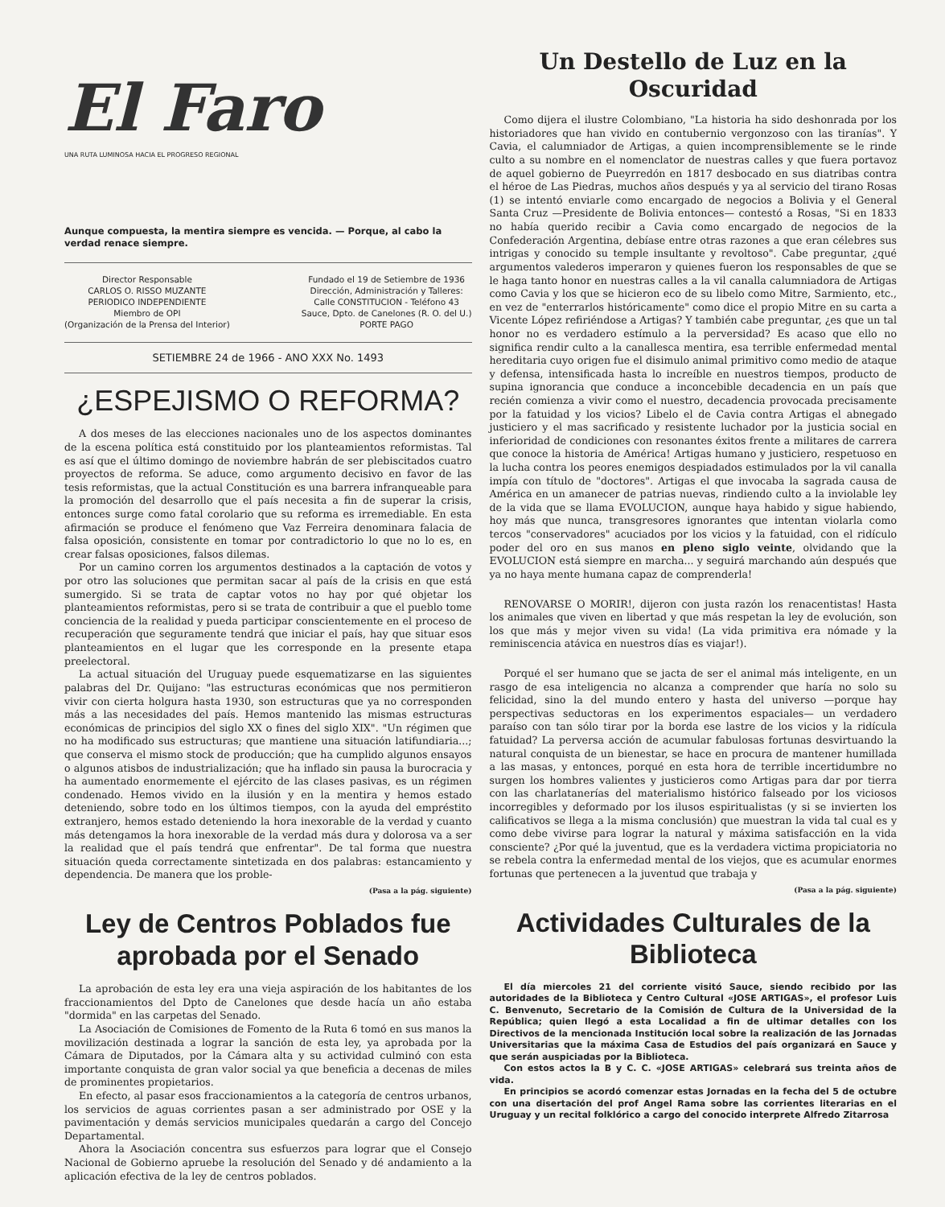El Faro
UNA RUTA LUMINOSA HACIA EL PROGRESO REGIONAL
Aunque compuesta, la mentira siempre es vencida. — Porque, al cabo la verdad renace siempre.
Director Responsable
CARLOS O. RISSO MUZANTE
PERIODICO INDEPENDIENTE
Miembro de OPI
(Organización de la Prensa del Interior)
Fundado el 19 de Setiembre de 1936
Dirección, Administración y Talleres:
Calle CONSTITUCION - Teléfono 43
Sauce, Dpto. de Canelones (R. O. del U.)
PORTE PAGO
SETIEMBRE 24 de 1966 - ANO XXX No. 1493
¿ESPEJISMO O REFORMA?
A dos meses de las elecciones nacionales uno de los aspectos dominantes de la escena política está constituido por los planteamientos reformistas. Tal es así que el último domingo de noviembre habrán de ser plebiscitados cuatro proyectos de reforma. Se aduce, como argumento decisivo en favor de las tesis reformistas, que la actual Constitución es una barrera infranqueable para la promoción del desarrollo que el país necesita a fin de superar la crisis, entonces surge como fatal corolario que su reforma es irremediable. En esta afirmación se produce el fenómeno que Vaz Ferreira denominara falacia de falsa oposición, consistente en tomar por contradictorio lo que no lo es, en crear falsas oposiciones, falsos dilemas.
Por un camino corren los argumentos destinados a la captación de votos y por otro las soluciones que permitan sacar al país de la crisis en que está sumergido. Si se trata de captar votos no hay por qué objetar los planteamientos reformistas, pero si se trata de contribuir a que el pueblo tome conciencia de la realidad y pueda participar conscientemente en el proceso de recuperación que seguramente tendrá que iniciar el país, hay que situar esos planteamientos en el lugar que les corresponde en la presente etapa preelectoral.
La actual situación del Uruguay puede esquematizarse en las siguientes palabras del Dr. Quijano: "las estructuras económicas que nos permitieron vivir con cierta holgura hasta 1930, son estructuras que ya no corresponden más a las necesidades del país. Hemos mantenido las mismas estructuras económicas de principios del siglo XX o fines del siglo XIX". "Un régimen que no ha modificado sus estructuras; que mantiene una situación latifundiaria...; que conserva el mismo stock de producción; que ha cumplido algunos ensayos o algunos atisbos de industrialización; que ha inflado sin pausa la burocracia y ha aumentado enormemente el ejército de las clases pasivas, es un régimen condenado. Hemos vivido en la ilusión y en la mentira y hemos estado deteniendo, sobre todo en los últimos tiempos, con la ayuda del empréstito extranjero, hemos estado deteniendo la hora inexorable de la verdad y cuanto más detengamos la hora inexorable de la verdad más dura y dolorosa va a ser la realidad que el país tendrá que enfrentar". De tal forma que nuestra situación queda correctamente sintetizada en dos palabras: estancamiento y dependencia. De manera que los proble-
(Pasa a la pág. siguiente)
Ley de Centros Poblados fue aprobada por el Senado
La aprobación de esta ley era una vieja aspiración de los habitantes de los fraccionamientos del Dpto de Canelones que desde hacía un año estaba "dormida" en las carpetas del Senado.
La Asociación de Comisiones de Fomento de la Ruta 6 tomó en sus manos la movilización destinada a lograr la sanción de esta ley, ya aprobada por la Cámara de Diputados, por la Cámara alta y su actividad culminó con esta importante conquista de gran valor social ya que beneficia a decenas de miles de prominentes propietarios.
En efecto, al pasar esos fraccionamientos a la categoría de centros urbanos, los servicios de aguas corrientes pasan a ser administrado por OSE y la pavimentación y demás servicios municipales quedarán a cargo del Concejo Departamental.
Ahora la Asociación concentra sus esfuerzos para lograr que el Consejo Nacional de Gobierno apruebe la resolución del Senado y dé andamiento a la aplicación efectiva de la ley de centros poblados.
Un Destello de Luz en la Oscuridad
Como dijera el ilustre Colombiano, "La historia ha sido deshonrada por los historiadores que han vivido en contubernio vergonzoso con las tiranías". Y Cavia, el calumniador de Artigas, a quien incomprensiblemente se le rinde culto a su nombre en el nomenclator de nuestras calles y que fuera portavoz de aquel gobierno de Pueyrredón en 1817 desbocado en sus diatribas contra el héroe de Las Piedras, muchos años después y ya al servicio del tirano Rosas (1) se intentó enviarle como encargado de negocios a Bolivia y el General Santa Cruz —Presidente de Bolivia entonces— contestó a Rosas, "Si en 1833 no había querido recibir a Cavia como encargado de negocios de la Confederación Argentina, debíase entre otras razones a que eran célebres sus intrigas y conocido su temple insultante y revoltoso". Cabe preguntar, ¿qué argumentos valederos imperaron y quienes fueron los responsables de que se le haga tanto honor en nuestras calles a la vil canalla calumniadora de Artigas como Cavia y los que se hicieron eco de su libelo como Mitre, Sarmiento, etc., en vez de "enterrarlos históricamente" como dice el propio Mitre en su carta a Vicente López refiriéndose a Artigas? Y también cabe preguntar, ¿es que un tal honor no es verdadero estímulo a la perversidad? Es acaso que ello no significa rendir culto a la canallesca mentira, esa terrible enfermedad mental hereditaria cuyo origen fue el disimulo animal primitivo como medio de ataque y defensa, intensificada hasta lo increíble en nuestros tiempos, producto de supina ignorancia que conduce a inconcebible decadencia en un país que recién comienza a vivir como el nuestro, decadencia provocada precisamente por la fatuidad y los vicios? Libelo el de Cavia contra Artigas el abnegado justiciero y el mas sacrificado y resistente luchador por la justicia social en inferioridad de condiciones con resonantes éxitos frente a militares de carrera que conoce la historia de América! Artigas humano y justiciero, respetuoso en la lucha contra los peores enemigos despiadados estimulados por la vil canalla impía con título de "doctores". Artigas el que invocaba la sagrada causa de América en un amanecer de patrias nuevas, rindiendo culto a la inviolable ley de la vida que se llama EVOLUCION, aunque haya habido y sigue habiendo, hoy más que nunca, transgresores ignorantes que intentan violarla como tercos "conservadores" acuciados por los vicios y la fatuidad, con el ridículo poder del oro en sus manos en pleno siglo veinte, olvidando que la EVOLUCION está siempre en marcha... y seguirá marchando aún después que ya no haya mente humana capaz de comprenderla!
RENOVARSE O MORIR!, dijeron con justa razón los renacentistas! Hasta los animales que viven en libertad y que más respetan la ley de evolución, son los que más y mejor viven su vida! (La vida primitiva era nómade y la reminiscencia atávica en nuestros días es viajar!).
Porqué el ser humano que se jacta de ser el animal más inteligente, en un rasgo de esa inteligencia no alcanza a comprender que haría no solo su felicidad, sino la del mundo entero y hasta del universo —porque hay perspectivas seductoras en los experimentos espaciales— un verdadero paraíso con tan sólo tirar por la borda ese lastre de los vicios y la ridícula fatuidad? La perversa acción de acumular fabulosas fortunas desvirtuando la natural conquista de un bienestar, se hace en procura de mantener humillada a las masas, y entonces, porqué en esta hora de terrible incertidumbre no surgen los hombres valientes y justicieros como Artigas para dar por tierra con las charlatanerías del materialismo histórico falseado por los viciosos incorregibles y deformado por los ilusos espiritualistas (y si se invierten los calificativos se llega a la misma conclusión) que muestran la vida tal cual es y como debe vivirse para lograr la natural y máxima satisfacción en la vida consciente? ¿Por qué la juventud, que es la verdadera victima propiciatoria no se rebela contra la enfermedad mental de los viejos, que es acumular enormes fortunas que pertenecen a la juventud que trabaja y
(Pasa a la pág. siguiente)
Actividades Culturales de la Biblioteca
El día miercoles 21 del corriente visitó Sauce, siendo recibido por las autoridades de la Biblioteca y Centro Cultural «JOSE ARTIGAS», el profesor Luis C. Benvenuto, Secretario de la Comisión de Cultura de la Universidad de la República; quien llegó a esta Localidad a fin de ultimar detalles con los Directivos de la mencionada Institución local sobre la realización de las Jornadas Universitarias que la máxima Casa de Estudios del país organizará en Sauce y que serán auspiciadas por la Biblioteca.
Con estos actos la B y C. C. «JOSE ARTIGAS» celebrará sus treinta años de vida.
En principios se acordó comenzar estas Jornadas en la fecha del 5 de octubre con una disertación del prof Angel Rama sobre las corrientes literarias en el Uruguay y un recital folklórico a cargo del conocido interprete Alfredo Zitarrosa